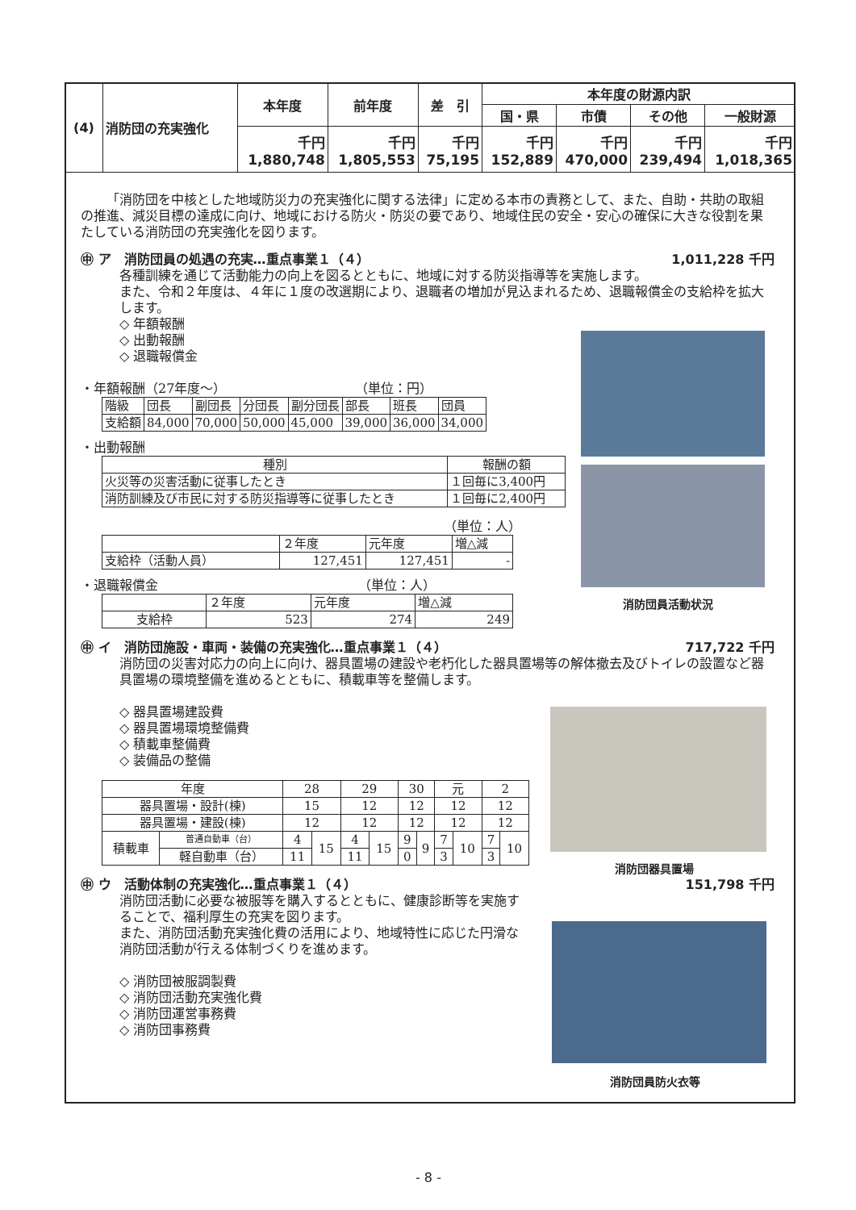| (4) | 消防団の充実強化 | 本年度 | 前年度 | 差 引 | 本年度の財源内訳 | | | |
| | | | | | 国・県 | 市債 | その他 | 一般財源 |
| | | 千円 1,880,748 | 千円 1,805,553 | 千円 75,195 | 千円 152,889 | 千円 470,000 | 千円 239,494 | 千円 1,018,365 |
「消防団を中核とした地域防災力の充実強化に関する法律」に定める本市の責務として、また、自助・共助の取組の推進、減災目標の達成に向け、地域における防火・防災の要であり、地域住民の安全・安心の確保に大きな役割を果たしている消防団の充実強化を図ります。
㊥ ア　消防団員の処遇の充実…重点事業１（４） 1,011,228 千円
各種訓練を通じて活動能力の向上を図るとともに、地域に対する防災指導等を実施します。
また、令和２年度は、４年に１度の改選期により、退職者の増加が見込まれるため、退職報償金の支給枠を拡大します。
◇ 年額報酬
◇ 出動報酬
◇ 退職報償金
・年額報酬（27年度～）　　　　　　　　　　　（単位：円）
| 階級 | 団長 | 副団長 | 分団長 | 副分団長 | 部長 | 班長 | 団員 |
| 支給額 | 84,000 | 70,000 | 50,000 | 45,000 | 39,000 | 36,000 | 34,000 |
・出動報酬
| 種別 | 報酬の額 |
| 火災等の災害活動に従事したとき | １回毎に3,400円 |
| 消防訓練及び市民に対する防災指導等に従事したとき | １回毎に2,400円 |
（単位：人）
| | ２年度 | 元年度 | 増△減 |
| 支給枠（活動人員） | 127,451 | 127,451 | - |
・退職報償金　　　　　　　　　　　　　　　　（単位：人）
| | ２年度 | 元年度 | 増△減 |
| 支給枠 | 523 | 274 | 249 |
㊥ イ　消防団施設・車両・装備の充実強化…重点事業１（４） 717,722 千円
消防団の災害対応力の向上に向け、器具置場の建設や老朽化した器具置場等の解体撤去及びトイレの設置など器具置場の環境整備を進めるとともに、積載車等を整備します。
◇ 器具置場建設費
◇ 器具置場環境整備費
◇ 積載車整備費
◇ 装備品の整備
| 年度 | | 28 | | 29 | | 30 | | 元 | | 2 | |
| 器具置場・設計(棟) | | 15 | | 12 | | 12 | | 12 | | 12 | |
| 器具置場・建設(棟) | | 12 | | 12 | | 12 | | 12 | | 12 | |
| 積載車 | 普通自動車（台） | 4 | 15 | 4 | 15 | 9 | 9 | 7 | 10 | 7 | 10 |
| | 軽自動車（台） | 11 | | 11 | | 0 | | 3 | | 3 | |
㊥ ウ　活動体制の充実強化…重点事業１（４） 151,798 千円
消防団活動に必要な被服等を購入するとともに、健康診断等を実施することで、福利厚生の充実を図ります。
また、消防団活動充実強化費の活用により、地域特性に応じた円滑な消防団活動が行える体制づくりを進めます。
◇ 消防団被服調製費
◇ 消防団活動充実強化費
◇ 消防団運営事務費
◇ 消防団事務費
消防団員活動状況
消防団器具置場
消防団員防火衣等
- 8 -